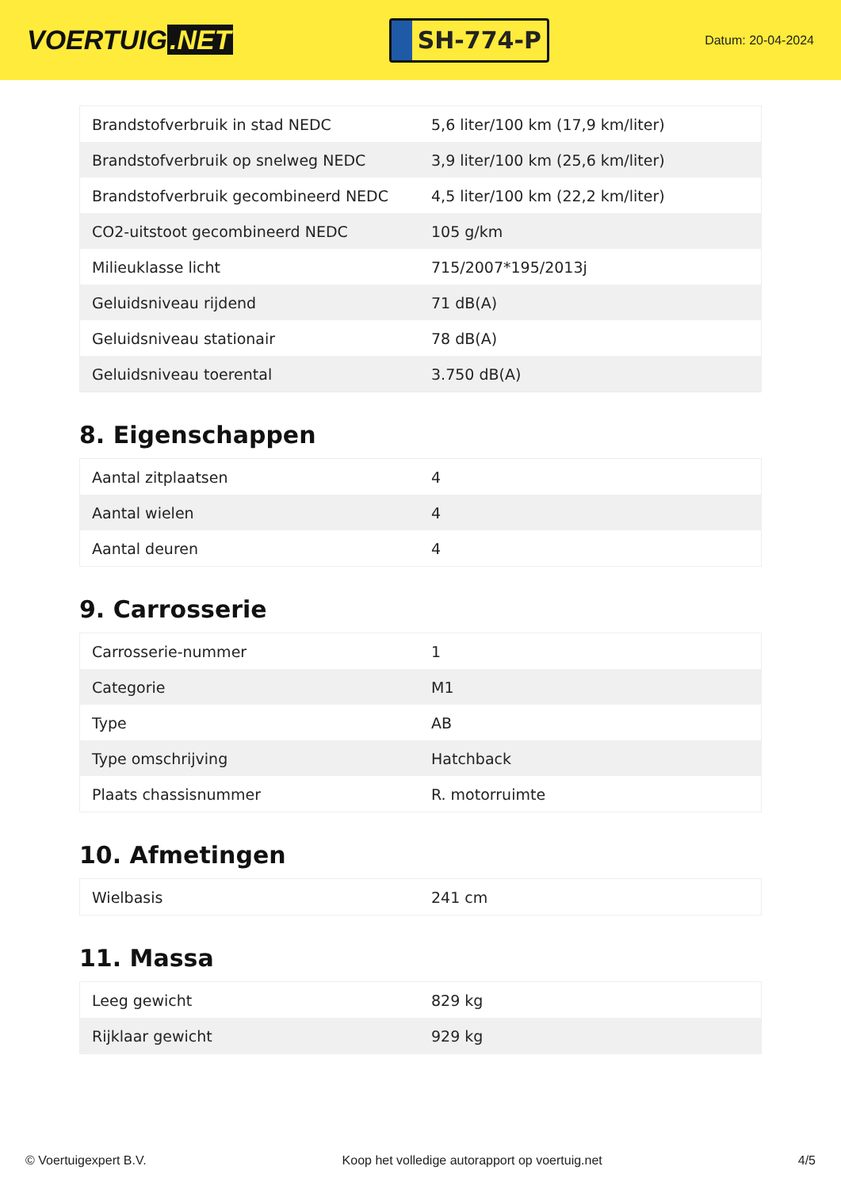VOERTUIG.NET
SH-774-P
Datum: 20-04-2024
| Brandstofverbruik in stad NEDC | 5,6 liter/100 km (17,9 km/liter) |
| Brandstofverbruik op snelweg NEDC | 3,9 liter/100 km (25,6 km/liter) |
| Brandstofverbruik gecombineerd NEDC | 4,5 liter/100 km (22,2 km/liter) |
| CO2-uitstoot gecombineerd NEDC | 105 g/km |
| Milieuklasse licht | 715/2007*195/2013j |
| Geluidsniveau rijdend | 71 dB(A) |
| Geluidsniveau stationair | 78 dB(A) |
| Geluidsniveau toerental | 3.750 dB(A) |
8. Eigenschappen
| Aantal zitplaatsen | 4 |
| Aantal wielen | 4 |
| Aantal deuren | 4 |
9. Carrosserie
| Carrosserie-nummer | 1 |
| Categorie | M1 |
| Type | AB |
| Type omschrijving | Hatchback |
| Plaats chassisnummer | R. motorruimte |
10. Afmetingen
| Wielbasis | 241 cm |
11. Massa
| Leeg gewicht | 829 kg |
| Rijklaar gewicht | 929 kg |
© Voertuigexpert B.V. Koop het volledige autorapport op voertuig.net 4/5